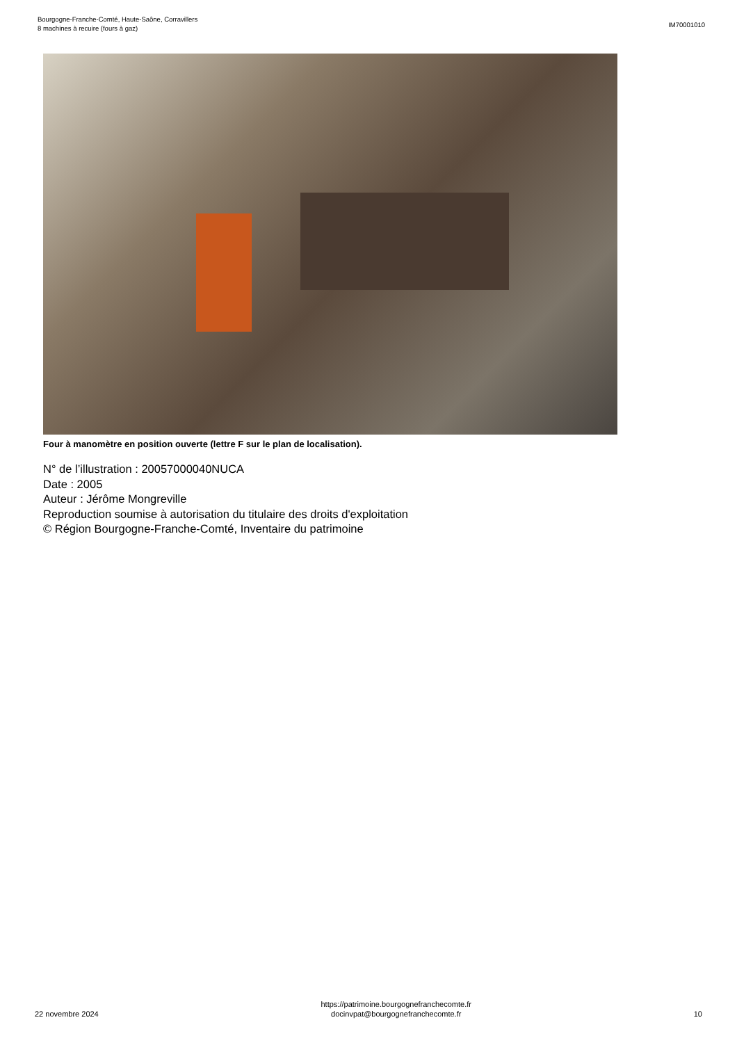Bourgogne-Franche-Comté, Haute-Saône, Corravillers
8 machines à recuire (fours à gaz)
IM70001010
Four à manomètre en position ouverte (lettre F sur le plan de localisation).
N° de l’illustration : 20057000040NUCA
Date : 2005
Auteur : Jérôme Mongreville
Reproduction soumise à autorisation du titulaire des droits d'exploitation
© Région Bourgogne-Franche-Comté, Inventaire du patrimoine
22 novembre 2024
https://patrimoine.bourgognefranchecomte.fr
docinvpat@bourgognefranchecomte.fr
10